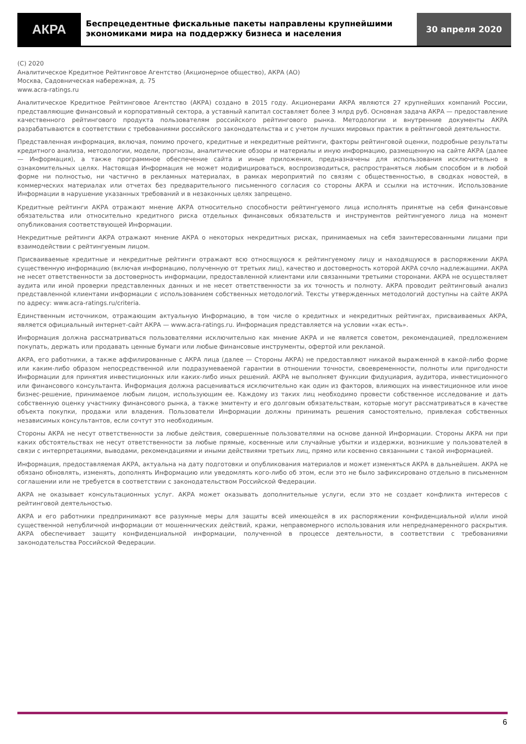АКРА
Беспрецедентные фискальные пакеты направлены крупнейшими экономиками мира на поддержку бизнеса и населения
30 апреля 2020
(C) 2020
Аналитическое Кредитное Рейтинговое Агентство (Акционерное общество), АКРА (АО)
Москва, Садовническая набережная, д. 75
www.acra-ratings.ru
Аналитическое Кредитное Рейтинговое Агентство (АКРА) создано в 2015 году. Акционерами АКРА являются 27 крупнейших компаний России, представляющие финансовый и корпоративный сектора, а уставный капитал составляет более 3 млрд руб. Основная задача АКРА — предоставление качественного рейтингового продукта пользователям российского рейтингового рынка. Методологии и внутренние документы АКРА разрабатываются в соответствии с требованиями российского законодательства и с учетом лучших мировых практик в рейтинговой деятельности.
Представленная информация, включая, помимо прочего, кредитные и некредитные рейтинги, факторы рейтинговой оценки, подробные результаты кредитного анализа, методологии, модели, прогнозы, аналитические обзоры и материалы и иную информацию, размещенную на сайте АКРА (далее — Информация), а также программное обеспечение сайта и иные приложения, предназначены для использования исключительно в ознакомительных целях. Настоящая Информация не может модифицироваться, воспроизводиться, распространяться любым способом и в любой форме ни полностью, ни частично в рекламных материалах, в рамках мероприятий по связям с общественностью, в сводках новостей, в коммерческих материалах или отчетах без предварительного письменного согласия со стороны АКРА и ссылки на источник. Использование Информации в нарушение указанных требований и в незаконных целях запрещено.
Кредитные рейтинги АКРА отражают мнение АКРА относительно способности рейтингуемого лица исполнять принятые на себя финансовые обязательства или относительно кредитного риска отдельных финансовых обязательств и инструментов рейтингуемого лица на момент опубликования соответствующей Информации.
Некредитные рейтинги АКРА отражают мнение АКРА о некоторых некредитных рисках, принимаемых на себя заинтересованными лицами при взаимодействии с рейтингуемым лицом.
Присваиваемые кредитные и некредитные рейтинги отражают всю относящуюся к рейтингуемому лицу и находящуюся в распоряжении АКРА существенную информацию (включая информацию, полученную от третьих лиц), качество и достоверность которой АКРА сочло надлежащими. АКРА не несет ответственности за достоверность информации, предоставленной клиентами или связанными третьими сторонами. АКРА не осуществляет аудита или иной проверки представленных данных и не несет ответственности за их точность и полноту. АКРА проводит рейтинговый анализ представленной клиентами информации с использованием собственных методологий. Тексты утвержденных методологий доступны на сайте АКРА по адресу: www.acra-ratings.ru/criteria.
Единственным источником, отражающим актуальную Информацию, в том числе о кредитных и некредитных рейтингах, присваиваемых АКРА, является официальный интернет-сайт АКРА — www.acra-ratings.ru. Информация представляется на условии «как есть».
Информация должна рассматриваться пользователями исключительно как мнение АКРА и не является советом, рекомендацией, предложением покупать, держать или продавать ценные бумаги или любые финансовые инструменты, офертой или рекламой.
АКРА, его работники, а также аффилированные с АКРА лица (далее — Стороны АКРА) не предоставляют никакой выраженной в какой-либо форме или каким-либо образом непосредственной или подразумеваемой гарантии в отношении точности, своевременности, полноты или пригодности Информации для принятия инвестиционных или каких-либо иных решений. АКРА не выполняет функции фидуциария, аудитора, инвестиционного или финансового консультанта. Информация должна расцениваться исключительно как один из факторов, влияющих на инвестиционное или иное бизнес-решение, принимаемое любым лицом, использующим ее. Каждому из таких лиц необходимо провести собственное исследование и дать собственную оценку участнику финансового рынка, а также эмитенту и его долговым обязательствам, которые могут рассматриваться в качестве объекта покупки, продажи или владения. Пользователи Информации должны принимать решения самостоятельно, привлекая собственных независимых консультантов, если сочтут это необходимым.
Стороны АКРА не несут ответственности за любые действия, совершенные пользователями на основе данной Информации. Стороны АКРА ни при каких обстоятельствах не несут ответственности за любые прямые, косвенные или случайные убытки и издержки, возникшие у пользователей в связи с интерпретациями, выводами, рекомендациями и иными действиями третьих лиц, прямо или косвенно связанными с такой информацией.
Информация, предоставляемая АКРА, актуальна на дату подготовки и опубликования материалов и может изменяться АКРА в дальнейшем. АКРА не обязано обновлять, изменять, дополнять Информацию или уведомлять кого-либо об этом, если это не было зафиксировано отдельно в письменном соглашении или не требуется в соответствии с законодательством Российской Федерации.
АКРА не оказывает консультационных услуг. АКРА может оказывать дополнительные услуги, если это не создает конфликта интересов с рейтинговой деятельностью.
АКРА и его работники предпринимают все разумные меры для защиты всей имеющейся в их распоряжении конфиденциальной и/или иной существенной непубличной информации от мошеннических действий, кражи, неправомерного использования или непреднамеренного раскрытия. АКРА обеспечивает защиту конфиденциальной информации, полученной в процессе деятельности, в соответствии с требованиями законодательства Российской Федерации.
6